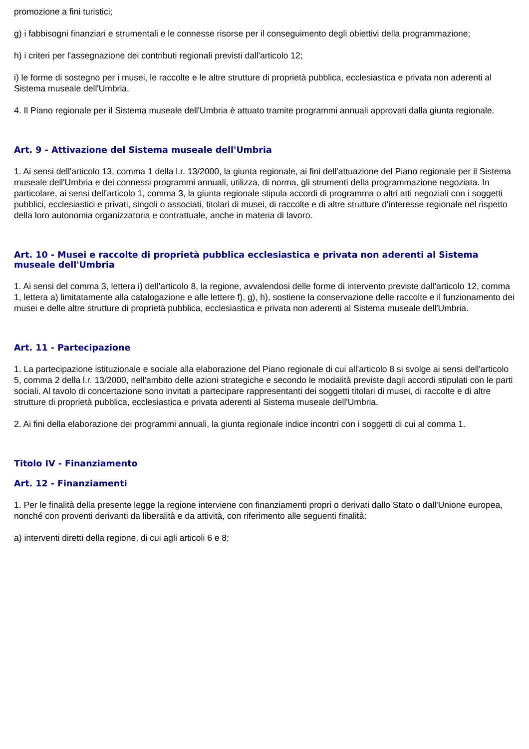promozione a fini turistici;
g) i fabbisogni finanziari e strumentali e le connesse risorse per il conseguimento degli obiettivi della programmazione;
h) i criteri per l'assegnazione dei contributi regionali previsti dall'articolo 12;
i) le forme di sostegno per i musei, le raccolte e le altre strutture di proprietà pubblica, ecclesiastica e privata non aderenti al Sistema museale dell'Umbria.
4. Il Piano regionale per il Sistema museale dell'Umbria è attuato tramite programmi annuali approvati dalla giunta regionale.
Art. 9 - Attivazione del Sistema museale dell'Umbria
1. Ai sensi dell'articolo 13, comma 1 della l.r. 13/2000, la giunta regionale, ai fini dell'attuazione del Piano regionale per il Sistema museale dell'Umbria e dei connessi programmi annuali, utilizza, di norma, gli strumenti della programmazione negoziata. In particolare, ai sensi dell'articolo 1, comma 3, la giunta regionale stipula accordi di programma o altri atti negoziali con i soggetti pubblici, ecclesiastici e privati, singoli o associati, titolari di musei, di raccolte e di altre strutture d'interesse regionale nel rispetto della loro autonomia organizzatoria e contrattuale, anche in materia di lavoro.
Art. 10 - Musei e raccolte di proprietà pubblica ecclesiastica e privata non aderenti al Sistema museale dell'Umbria
1. Ai sensi del comma 3, lettera i) dell'articolo 8, la regione, avvalendosi delle forme di intervento previste dall'articolo 12, comma 1, lettera a) limitatamente alla catalogazione e alle lettere f), g), h), sostiene la conservazione delle raccolte e il funzionamento dei musei e delle altre strutture di proprietà pubblica, ecclesiastica e privata non aderenti al Sistema museale dell'Umbria.
Art. 11 - Partecipazione
1. La partecipazione istituzionale e sociale alla elaborazione del Piano regionale di cui all'articolo 8 si svolge ai sensi dell'articolo 5, comma 2 della l.r. 13/2000, nell'ambito delle azioni strategiche e secondo le modalità previste dagli accordi stipulati con le parti sociali. Al tavolo di concertazione sono invitati a partecipare rappresentanti dei soggetti titolari di musei, di raccolte e di altre strutture di proprietà pubblica, ecclesiastica e privata aderenti al Sistema museale dell'Umbria.
2. Ai fini della elaborazione dei programmi annuali, la giunta regionale indice incontri con i soggetti di cui al comma 1.
Titolo IV - Finanziamento
Art. 12 - Finanziamenti
1. Per le finalità della presente legge la regione interviene con finanziamenti propri o derivati dallo Stato o dall'Unione europea, nonché con proventi derivanti da liberalità e da attività, con riferimento alle seguenti finalità:
a) interventi diretti della regione, di cui agli articoli 6 e 8;